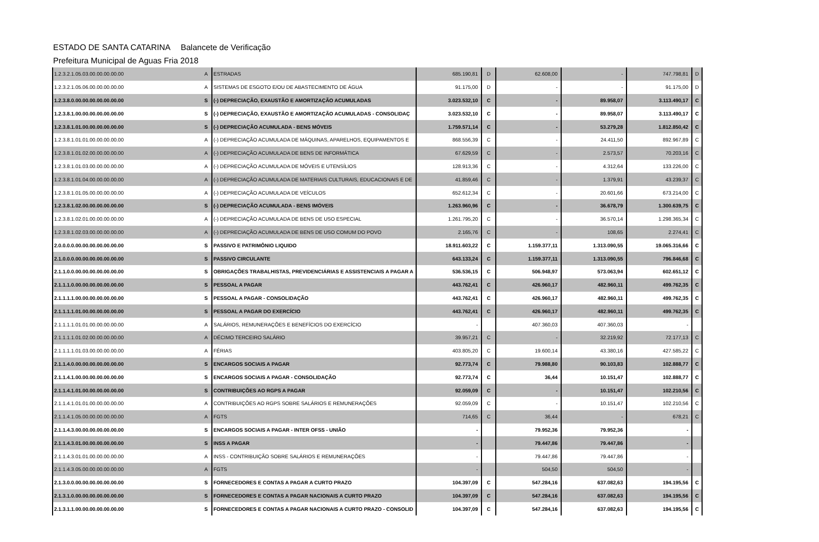ESTADO DE SANTA CATARINA Balancete de Verificação
Prefeitura Municipal de Aguas Fria 2018
| 1.2.3.2.1.05.03.00.00.00.00.00 | A | ESTRADAS | 685.190,81 | D | 62.608,00 | - | 747.798,81 | D |
| 1.2.3.2.1.05.06.00.00.00.00.00 | A | SISTEMAS DE ESGOTO E/OU DE ABASTECIMENTO DE ÁGUA | 91.175,00 | D | - | - | 91.175,00 | D |
| 1.2.3.8.0.00.00.00.00.00.00.00 | S | (-) DEPRECIAÇÃO, EXAUSTÃO E AMORTIZAÇÃO ACUMULADAS | 3.023.532,10 | C | - | 89.958,07 | 3.113.490,17 | C |
| 1.2.3.8.1.00.00.00.00.00.00.00 | S | (-) DEPRECIAÇÃO, EXAUSTÃO E AMORTIZAÇÃO ACUMULADAS - CONSOLIDAÇ | 3.023.532,10 | C | - | 89.958,07 | 3.113.490,17 | C |
| 1.2.3.8.1.01.00.00.00.00.00.00 | S | (-) DEPRECIAÇÃO ACUMULADA - BENS MÓVEIS | 1.759.571,14 | C | - | 53.279,28 | 1.812.850,42 | C |
| 1.2.3.8.1.01.01.00.00.00.00.00 | A | (-) DEPRECIAÇÃO ACUMULADA DE MÁQUINAS, APARELHOS, EQUIPAMENTOS E | 868.556,39 | C | - | 24.411,50 | 892.967,89 | C |
| 1.2.3.8.1.01.02.00.00.00.00.00 | A | (-) DEPRECIAÇÃO ACUMULADA DE BENS DE INFORMÁTICA | 67.629,59 | C | - | 2.573,57 | 70.203,16 | C |
| 1.2.3.8.1.01.03.00.00.00.00.00 | A | (-) DEPRECIAÇÃO ACUMULADA DE MÓVEIS E UTENSÍLIOS | 128.913,36 | C | - | 4.312,64 | 133.226,00 | C |
| 1.2.3.8.1.01.04.00.00.00.00.00 | A | (-) DEPRECIAÇÃO ACUMULADA DE MATERIAIS CULTURAIS, EDUCACIONAIS E DE | 41.859,46 | C | - | 1.379,91 | 43.239,37 | C |
| 1.2.3.8.1.01.05.00.00.00.00.00 | A | (-) DEPRECIAÇÃO ACUMULADA DE VEÍCULOS | 652.612,34 | C | - | 20.601,66 | 673.214,00 | C |
| 1.2.3.8.1.02.00.00.00.00.00.00 | S | (-) DEPRECIAÇÃO ACUMULADA - BENS IMÓVEIS | 1.263.960,96 | C | - | 36.678,79 | 1.300.639,75 | C |
| 1.2.3.8.1.02.01.00.00.00.00.00 | A | (-) DEPRECIAÇÃO ACUMULADA DE BENS DE USO ESPECIAL | 1.261.795,20 | C | - | 36.570,14 | 1.298.365,34 | C |
| 1.2.3.8.1.02.03.00.00.00.00.00 | A | (-) DEPRECIAÇÃO ACUMULADA DE BENS DE USO COMUM DO POVO | 2.165,76 | C | - | 108,65 | 2.274,41 | C |
| 2.0.0.0.0.00.00.00.00.00.00.00 | S | PASSIVO E PATRIMÔNIO LIQUIDO | 18.911.603,22 | C | 1.159.377,11 | 1.313.090,55 | 19.065.316,66 | C |
| 2.1.0.0.0.00.00.00.00.00.00.00 | S | PASSIVO CIRCULANTE | 643.133,24 | C | 1.159.377,11 | 1.313.090,55 | 796.846,68 | C |
| 2.1.1.0.0.00.00.00.00.00.00.00 | S | OBRIGAÇÕES TRABALHISTAS, PREVIDENCIÁRIAS E ASSISTENCIAIS A PAGAR A | 536.536,15 | C | 506.948,97 | 573.063,94 | 602.651,12 | C |
| 2.1.1.1.0.00.00.00.00.00.00.00 | S | PESSOAL A PAGAR | 443.762,41 | C | 426.960,17 | 482.960,11 | 499.762,35 | C |
| 2.1.1.1.1.00.00.00.00.00.00.00 | S | PESSOAL A PAGAR - CONSOLIDAÇÃO | 443.762,41 | C | 426.960,17 | 482.960,11 | 499.762,35 | C |
| 2.1.1.1.1.01.00.00.00.00.00.00 | S | PESSOAL A PAGAR DO EXERCÍCIO | 443.762,41 | C | 426.960,17 | 482.960,11 | 499.762,35 | C |
| 2.1.1.1.1.01.01.00.00.00.00.00 | A | SALÁRIOS, REMUNERAÇÕES E BENEFÍCIOS DO EXERCÍCIO | - | | 407.360,03 | 407.360,03 | - | |
| 2.1.1.1.1.01.02.00.00.00.00.00 | A | DÉCIMO TERCEIRO SALÁRIO | 39.957,21 | C | - | 32.219,92 | 72.177,13 | C |
| 2.1.1.1.1.01.03.00.00.00.00.00 | A | FÉRIAS | 403.805,20 | C | 19.600,14 | 43.380,16 | 427.585,22 | C |
| 2.1.1.4.0.00.00.00.00.00.00.00 | S | ENCARGOS SOCIAIS A PAGAR | 92.773,74 | C | 79.988,80 | 90.103,83 | 102.888,77 | C |
| 2.1.1.4.1.00.00.00.00.00.00.00 | S | ENCARGOS SOCIAIS A PAGAR - CONSOLIDAÇÃO | 92.773,74 | C | 36,44 | 10.151,47 | 102.888,77 | C |
| 2.1.1.4.1.01.00.00.00.00.00.00 | S | CONTRIBUIÇÕES AO RGPS A PAGAR | 92.059,09 | C | - | 10.151,47 | 102.210,56 | C |
| 2.1.1.4.1.01.01.00.00.00.00.00 | A | CONTRIBUIÇÕES AO RGPS SOBRE SALÁRIOS E REMUNERAÇÕES | 92.059,09 | C | - | 10.151,47 | 102.210,56 | C |
| 2.1.1.4.1.05.00.00.00.00.00.00 | A | FGTS | 714,65 | C | 36,44 | - | 678,21 | C |
| 2.1.1.4.3.00.00.00.00.00.00.00 | S | ENCARGOS SOCIAIS A PAGAR - INTER OFSS - UNIÃO | - | | 79.952,36 | 79.952,36 | - | |
| 2.1.1.4.3.01.00.00.00.00.00.00 | S | INSS A PAGAR | - | | 79.447,86 | 79.447,86 | - | |
| 2.1.1.4.3.01.01.00.00.00.00.00 | A | INSS - CONTRIBUIÇÃO SOBRE SALÁRIOS E REMUNERAÇÕES | - | | 79.447,86 | 79.447,86 | - | |
| 2.1.1.4.3.05.00.00.00.00.00.00 | A | FGTS | - | | 504,50 | 504,50 | - | |
| 2.1.3.0.0.00.00.00.00.00.00.00 | S | FORNECEDORES E CONTAS A PAGAR A CURTO PRAZO | 104.397,09 | C | 547.284,16 | 637.082,63 | 194.195,56 | C |
| 2.1.3.1.0.00.00.00.00.00.00.00 | S | FORNECEDORES E CONTAS A PAGAR NACIONAIS A CURTO PRAZO | 104.397,09 | C | 547.284,16 | 637.082,63 | 194.195,56 | C |
| 2.1.3.1.1.00.00.00.00.00.00.00 | S | FORNECEDORES E CONTAS A PAGAR NACIONAIS A CURTO PRAZO - CONSOLID | 104.397,09 | C | 547.284,16 | 637.082,63 | 194.195,56 | C |